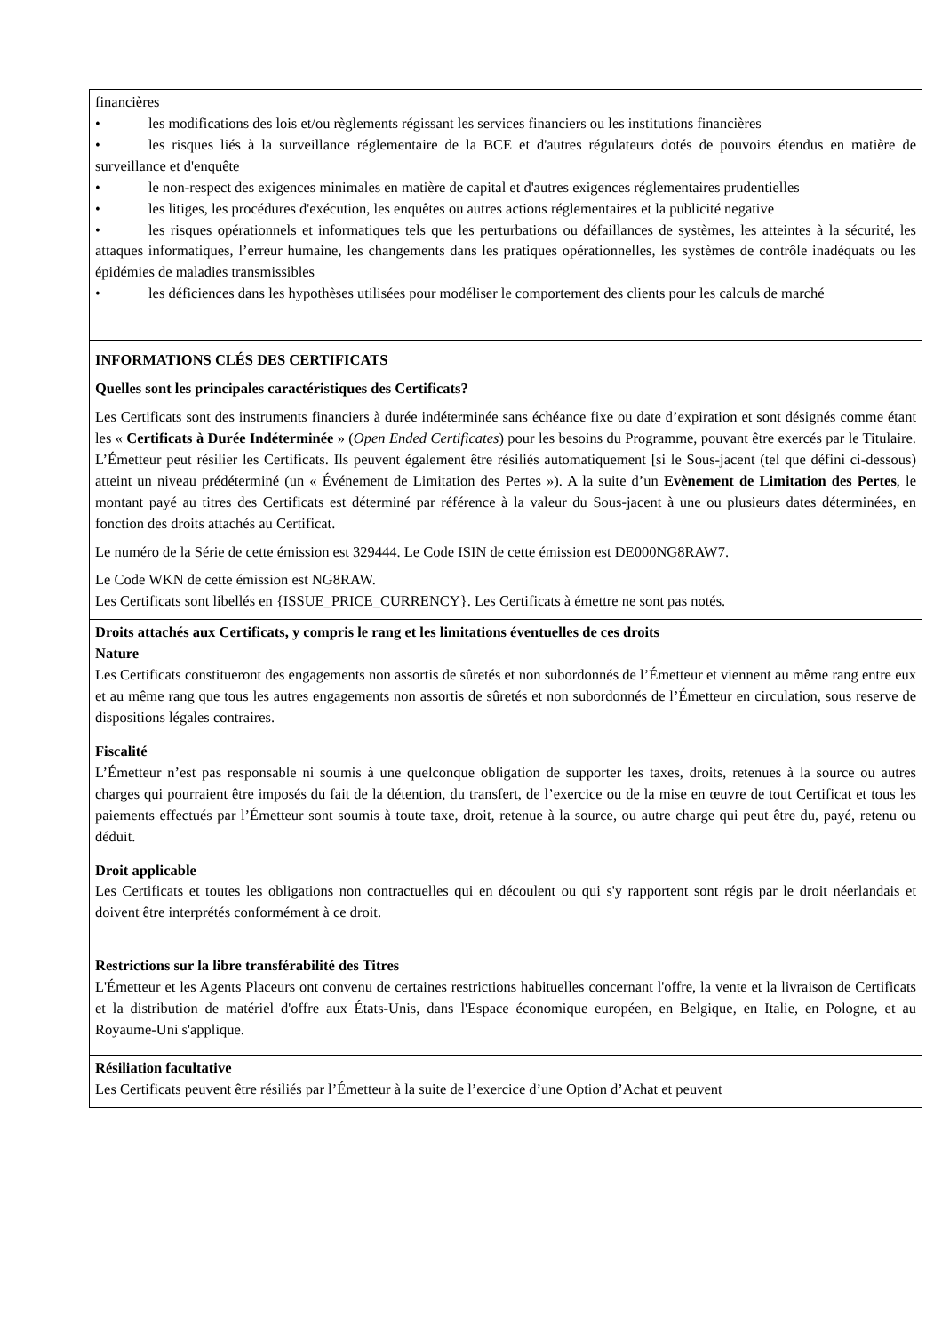| financières • les modifications des lois et/ou règlements régissant les services financiers ou les institutions financières • les risques liés à la surveillance réglementaire de la BCE et d'autres régulateurs dotés de pouvoirs étendus en matière de surveillance et d'enquête • le non-respect des exigences minimales en matière de capital et d'autres exigences réglementaires prudentielles • les litiges, les procédures d'exécution, les enquêtes ou autres actions réglementaires et la publicité negative • les risques opérationnels et informatiques tels que les perturbations ou défaillances de systèmes, les atteintes à la sécurité, les attaques informatiques, l’erreur humaine, les changements dans les pratiques opérationnelles, les systèmes de contrôle inadéquats ou les épidémies de maladies transmissibles • les déficiences dans les hypothèses utilisées pour modéliser le comportement des clients pour les calculs de marché |
| INFORMATIONS CLÉS DES CERTIFICATS Quelles sont les principales caractéristiques des Certificats? Les Certificats sont des instruments financiers à durée indéterminée sans échéance fixe ou date d’expiration et sont désignés comme étant les « Certificats à Durée Indéterminée » ( Open Ended Certificates ) pour les besoins du Programme, pouvant être exercés par le Titulaire. L’Émetteur peut résilier les Certificats. Ils peuvent également être résiliés automatiquement [si le Sous-jacent (tel que défini ci-dessous) atteint un niveau prédéterminé (un « Événement de Limitation des Pertes »). A la suite d’un Evènement de Limitation des Pertes , le montant payé au titres des Certificats est déterminé par référence à la valeur du Sous-jacent à une ou plusieurs dates déterminées, en fonction des droits attachés au Certificat. Le numéro de la Série de cette émission est 329444. Le Code ISIN de cette émission est DE000NG8RAW7. Le Code WKN de cette émission est NG8RAW. Les Certificats sont libellés en {ISSUE_PRICE_CURRENCY}. Les Certificats à émettre ne sont pas notés. |
| Droits attachés aux Certificats, y compris le rang et les limitations éventuelles de ces droits Nature Les Certificats constitueront des engagements non assortis de sûretés et non subordonnés de l’Émetteur et viennent au même rang entre eux et au même rang que tous les autres engagements non assortis de sûretés et non subordonnés de l’Émetteur en circulation, sous reserve de dispositions légales contraires. Fiscalité L’Émetteur n’est pas responsable ni soumis à une quelconque obligation de supporter les taxes, droits, retenues à la source ou autres charges qui pourraient être imposés du fait de la détention, du transfert, de l’exercice ou de la mise en œuvre de tout Certificat et tous les paiements effectués par l’Émetteur sont soumis à toute taxe, droit, retenue à la source, ou autre charge qui peut être du, payé, retenu ou déduit. Droit applicable Les Certificats et toutes les obligations non contractuelles qui en découlent ou qui s'y rapportent sont régis par le droit néerlandais et doivent être interprétés conformément à ce droit. Restrictions sur la libre transférabilité des Titres L'Émetteur et les Agents Placeurs ont convenu de certaines restrictions habituelles concernant l'offre, la vente et la livraison de Certificats et la distribution de matériel d'offre aux États-Unis, dans l'Espace économique européen, en Belgique, en Italie, en Pologne, et au Royaume-Uni s'applique. |
| Résiliation facultative Les Certificats peuvent être résiliés par l’Émetteur à la suite de l’exercice d’une Option d’Achat et peuvent |